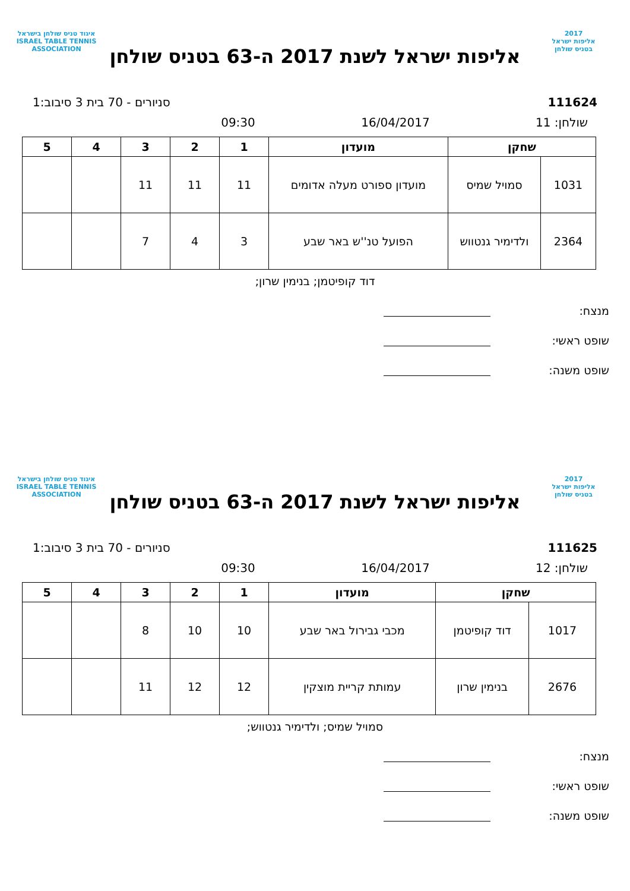2017
אליפות ישראל
בטניס שולחן
אליפות ישראל לשנת 2017 ה-63 בטניס שולחן
איגוד טניס שולחן בישראל
ISRAEL TABLE TENNIS ASSOCIATION
111624 סניורים - 70 בית 3 סיבוב:1
שולחן: 11 16/04/2017 09:30
| שחקן | | מועדון | 1 | 2 | 3 | 4 | 5 |
| --- | --- | --- | --- | --- | --- | --- | --- |
| 1031 | סמויל שמיס | מועדון ספורט מעלה אדומים | 11 | 11 | 11 | | |
| 2364 | ולדימיר גנטווש | הפועל טנ''ש באר שבע | 3 | 4 | 7 | | |
דוד קופיטמן; בנימין שרון;
מנצח:
שופט ראשי:
שופט משנה:
2017
אליפות ישראל
בטניס שולחן
אליפות ישראל לשנת 2017 ה-63 בטניס שולחן
איגוד טניס שולחן בישראל
ISRAEL TABLE TENNIS ASSOCIATION
111625 סניורים - 70 בית 3 סיבוב:1
שולחן: 12 16/04/2017 09:30
| שחקן | | מועדון | 1 | 2 | 3 | 4 | 5 |
| --- | --- | --- | --- | --- | --- | --- | --- |
| 1017 | דוד קופיטמן | מכבי גבירול באר שבע | 10 | 10 | 8 | | |
| 2676 | בנימין שרון | עמותת קריית מוצקין | 12 | 12 | 11 | | |
סמויל שמיס; ולדימיר גנטווש;
מנצח:
שופט ראשי:
שופט משנה: